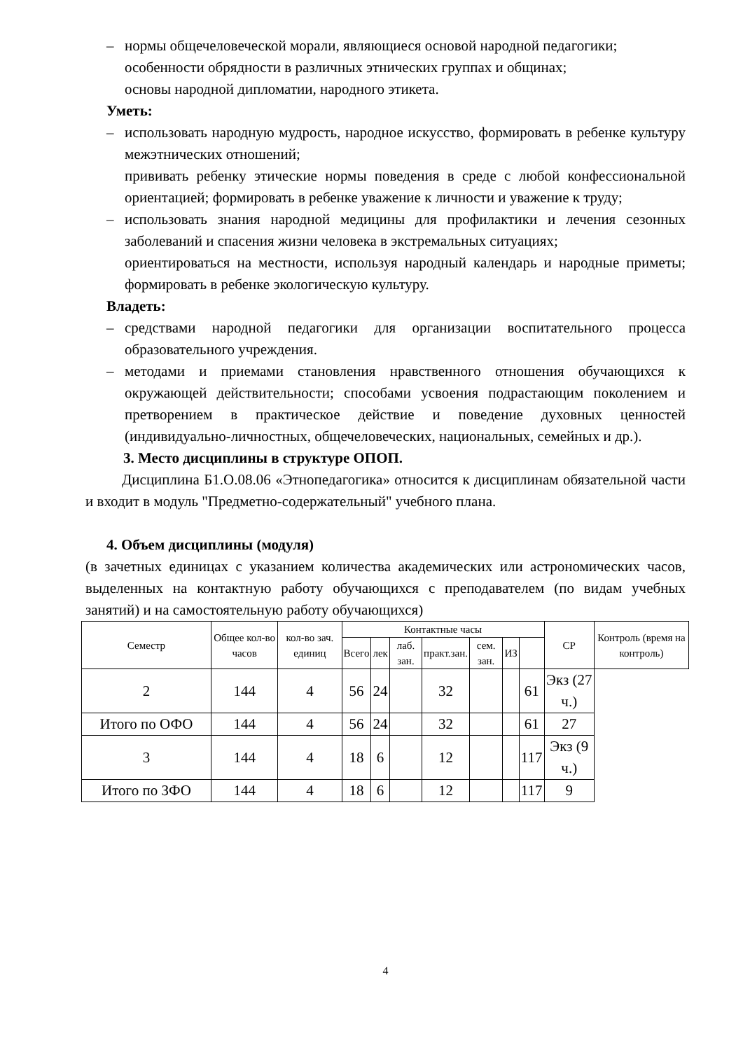– нормы общечеловеческой морали, являющиеся основой народной педагогики;
особенности обрядности в различных этнических группах и общинах;
основы народной дипломатии, народного этикета.
Уметь:
– использовать народную мудрость, народное искусство, формировать в ребенке культуру межэтнических отношений;
прививать ребенку этические нормы поведения в среде с любой конфессиональной ориентацией; формировать в ребенке уважение к личности и уважение к труду;
– использовать знания народной медицины для профилактики и лечения сезонных заболеваний и спасения жизни человека в экстремальных ситуациях;
ориентироваться на местности, используя народный календарь и народные приметы; формировать в ребенке экологическую культуру.
Владеть:
– средствами народной педагогики для организации воспитательного процесса образовательного учреждения.
– методами и приемами становления нравственного отношения обучающихся к окружающей действительности; способами усвоения подрастающим поколением и претворением в практическое действие и поведение духовных ценностей (индивидуально-личностных, общечеловеческих, национальных, семейных и др.).
3. Место дисциплины в структуре ОПОП.
Дисциплина Б1.О.08.06 «Этнопедагогика» относится к дисциплинам обязательной части и входит в модуль "Предметно-содержательный" учебного плана.
4. Объем дисциплины (модуля)
(в зачетных единицах с указанием количества академических или астрономических часов, выделенных на контактную работу обучающихся с преподавателем (по видам учебных занятий) и на самостоятельную работу обучающихся)
| Семестр | Общее кол-во часов | кол-во зач. единиц | Контактные часы | | | | | | | СР | Контроль (время на контроль) |
| --- | --- | --- | --- | --- | --- | --- | --- | --- | --- | --- | --- |
| | | | Всего | лек | лаб. зан. | практ.зан. | сем. зан. | ИЗ | | | |
| 2 | 144 | 4 | 56 | 24 | | 32 | | | 61 | Экз (27 ч.) | |
| Итого по ОФО | 144 | 4 | 56 | 24 | | 32 | | | 61 | 27 | |
| 3 | 144 | 4 | 18 | 6 | | 12 | | | 117 | Экз (9 ч.) | |
| Итого по ЗФО | 144 | 4 | 18 | 6 | | 12 | | | 117 | 9 | |
4